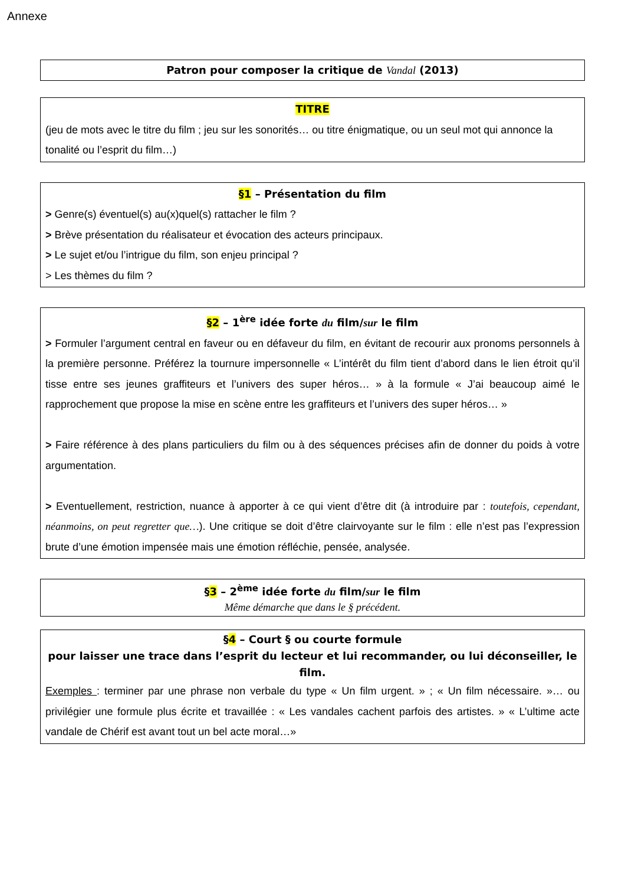Annexe
Patron pour composer la critique de Vandal (2013)
TITRE
(jeu de mots avec le titre du film ; jeu sur les sonorités… ou titre énigmatique, ou un seul mot qui annonce la tonalité ou l’esprit du film…)
§1 – Présentation du film
> Genre(s) éventuel(s) au(x)quel(s) rattacher le film ?
> Brève présentation du réalisateur et évocation des acteurs principaux.
> Le sujet et/ou l’intrigue du film, son enjeu principal ?
> Les thèmes du film ?
§2 – 1<sup>ère</sup> idée forte du film/sur le film
> Formuler l’argument central en faveur ou en défaveur du film, en évitant de recourir aux pronoms personnels à la première personne. Préférez la tournure impersonnelle « L’intérêt du film tient d’abord dans le lien étroit qu’il tisse entre ses jeunes graffiteurs et l’univers des super héros… » à la formule « J’ai beaucoup aimé le rapprochement que propose la mise en scène entre les graffiteurs et l’univers des super héros… »
> Faire référence à des plans particuliers du film ou à des séquences précises afin de donner du poids à votre argumentation.
> Eventuellement, restriction, nuance à apporter à ce qui vient d’être dit (à introduire par : toutefois, cependant, néanmoins, on peut regretter que…). Une critique se doit d’être clairvoyante sur le film : elle n’est pas l’expression brute d’une émotion impensée mais une émotion réfléchie, pensée, analysée.
§3 – 2<sup>ème</sup> idée forte du film/sur le film
Même démarche que dans le § précédent.
§4 – Court § ou courte formule
pour laisser une trace dans l’esprit du lecteur et lui recommander, ou lui déconseiller, le film.
Exemples : terminer par une phrase non verbale du type « Un film urgent. » ; « Un film nécessaire. »… ou privilégier une formule plus écrite et travaillée : « Les vandales cachent parfois des artistes. » « L’ultime acte vandale de Chérif est avant tout un bel acte moral…»